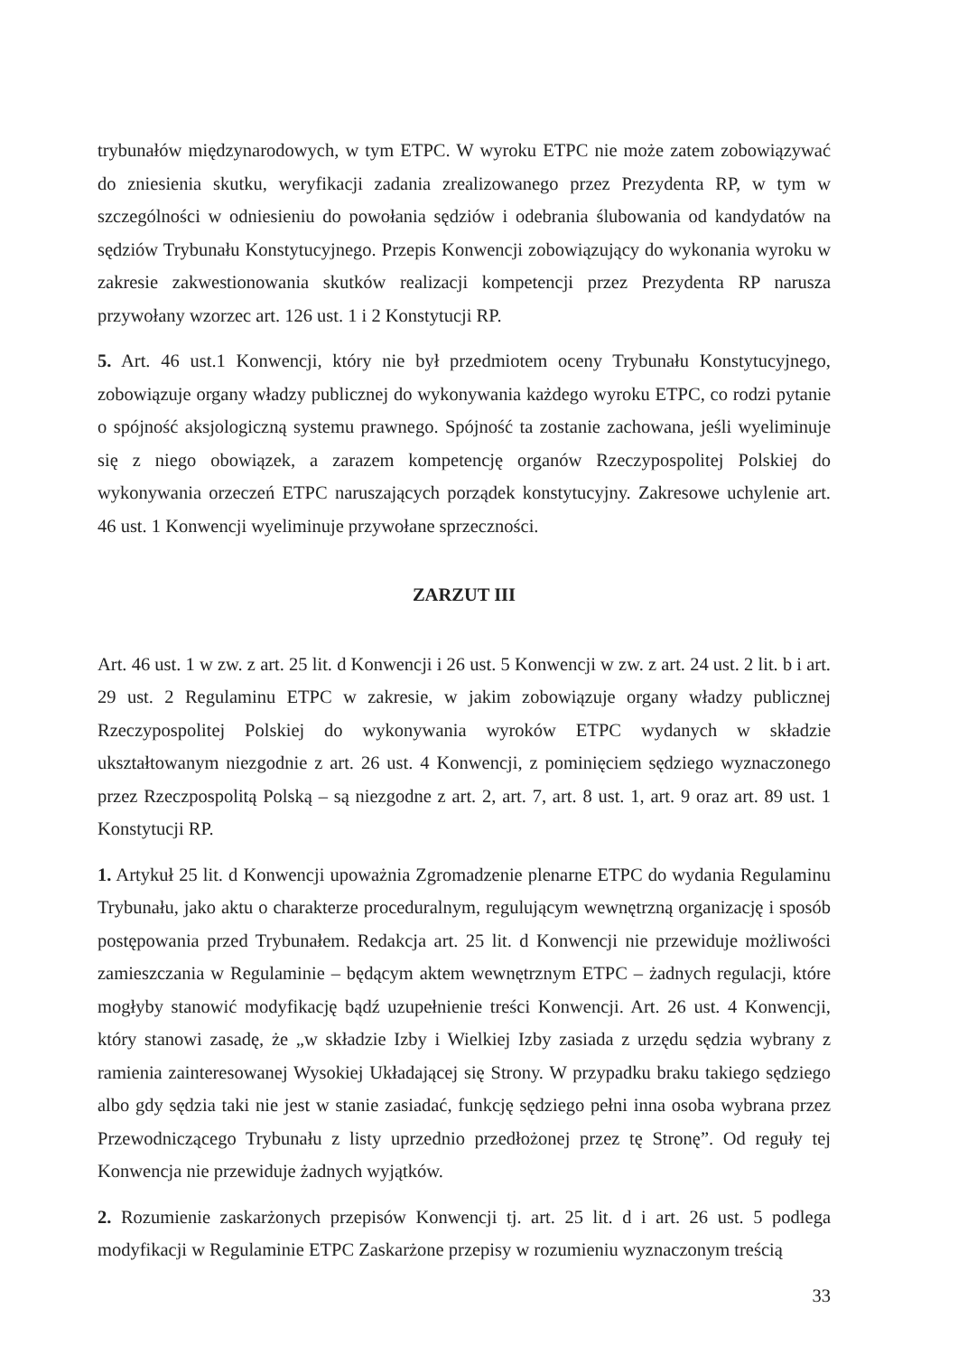trybunałów międzynarodowych, w tym ETPC. W wyroku ETPC nie może zatem zobowiązywać do zniesienia skutku, weryfikacji zadania zrealizowanego przez Prezydenta RP, w tym w szczególności w odniesieniu do powołania sędziów i odebrania ślubowania od kandydatów na sędziów Trybunału Konstytucyjnego. Przepis Konwencji zobowiązujący do wykonania wyroku w zakresie zakwestionowania skutków realizacji kompetencji przez Prezydenta RP narusza przywołany wzorzec art. 126 ust. 1 i 2 Konstytucji RP.
5. Art. 46 ust.1 Konwencji, który nie był przedmiotem oceny Trybunału Konstytucyjnego, zobowiązuje organy władzy publicznej do wykonywania każdego wyroku ETPC, co rodzi pytanie o spójność aksjologiczną systemu prawnego. Spójność ta zostanie zachowana, jeśli wyeliminuje się z niego obowiązek, a zarazem kompetencję organów Rzeczypospolitej Polskiej do wykonywania orzeczeń ETPC naruszających porządek konstytucyjny. Zakresowe uchylenie art. 46 ust. 1 Konwencji wyeliminuje przywołane sprzeczności.
ZARZUT III
Art. 46 ust. 1 w zw. z art. 25 lit. d Konwencji i 26 ust. 5 Konwencji w zw. z art. 24 ust. 2 lit. b i art. 29 ust. 2 Regulaminu ETPC w zakresie, w jakim zobowiązuje organy władzy publicznej Rzeczypospolitej Polskiej do wykonywania wyroków ETPC wydanych w składzie ukształtowanym niezgodnie z art. 26 ust. 4 Konwencji, z pominięciem sędziego wyznaczonego przez Rzeczpospolitą Polską – są niezgodne z art. 2, art. 7, art. 8 ust. 1, art. 9 oraz art. 89 ust. 1 Konstytucji RP.
1. Artykuł 25 lit. d Konwencji upoważnia Zgromadzenie plenarne ETPC do wydania Regulaminu Trybunału, jako aktu o charakterze proceduralnym, regulującym wewnętrzną organizację i sposób postępowania przed Trybunałem. Redakcja art. 25 lit. d Konwencji nie przewiduje możliwości zamieszczania w Regulaminie – będącym aktem wewnętrznym ETPC – żadnych regulacji, które mogłyby stanowić modyfikację bądź uzupełnienie treści Konwencji. Art. 26 ust. 4 Konwencji, który stanowi zasadę, że „w składzie Izby i Wielkiej Izby zasiada z urzędu sędzia wybrany z ramienia zainteresowanej Wysokiej Układającej się Strony. W przypadku braku takiego sędziego albo gdy sędzia taki nie jest w stanie zasiadać, funkcję sędziego pełni inna osoba wybrana przez Przewodniczącego Trybunału z listy uprzednio przedłożonej przez tę Stronę”. Od reguły tej Konwencja nie przewiduje żadnych wyjątków.
2. Rozumienie zaskarżonych przepisów Konwencji tj. art. 25 lit. d i art. 26 ust. 5 podlega modyfikacji w Regulaminie ETPC Zaskarżone przepisy w rozumieniu wyznaczonym treścią
33